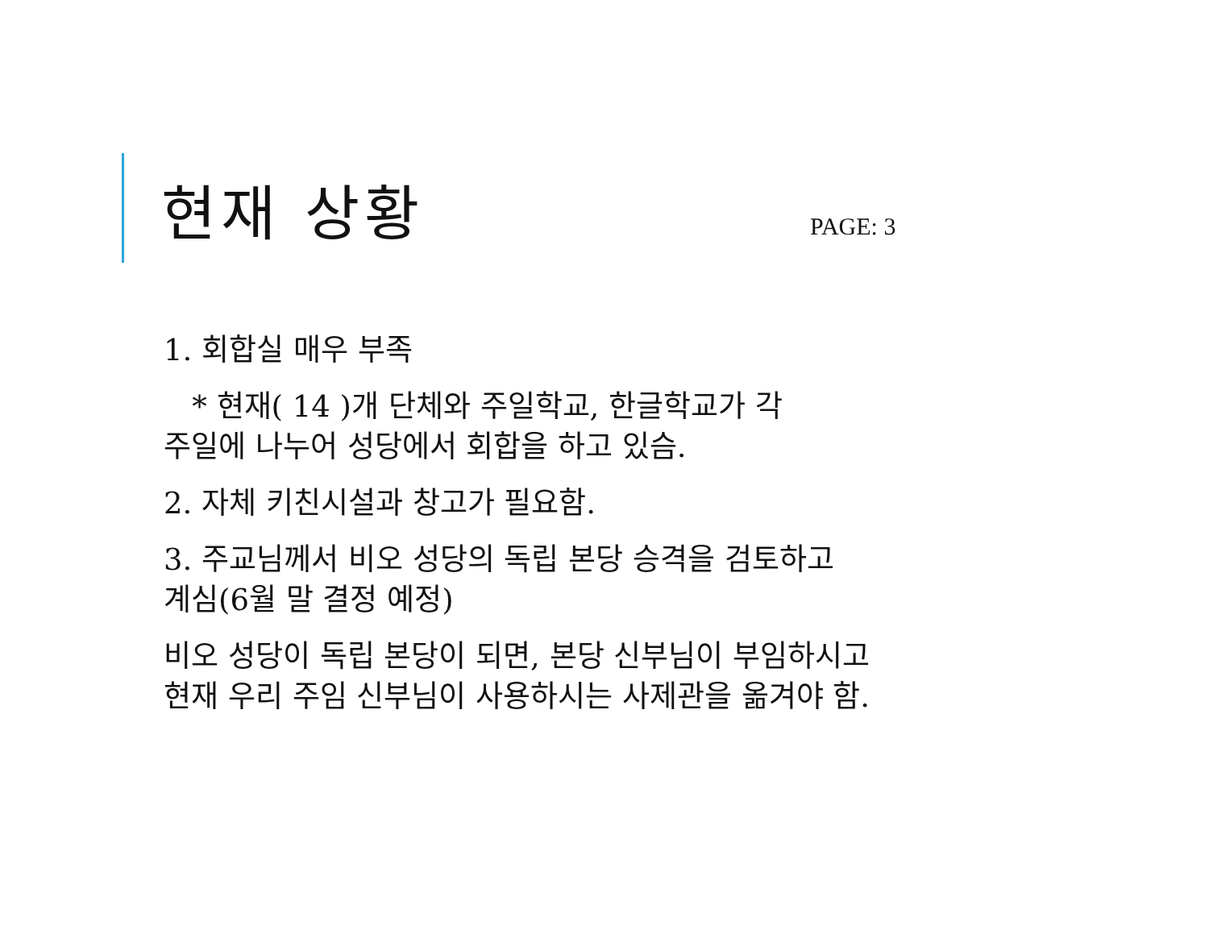현재 상황
PAGE: 3
1. 회합실 매우 부족
* 현재( 14 )개 단체와 주일학교, 한글학교가 각
주일에 나누어 성당에서 회합을 하고 있슴.
2. 자체 키친시설과 창고가 필요함.
3. 주교님께서 비오 성당의 독립 본당 승격을 검토하고
계심(6월 말 결정 예정)
비오 성당이 독립 본당이 되면, 본당 신부님이 부임하시고
현재 우리 주임 신부님이 사용하시는 사제관을 옮겨야 함.